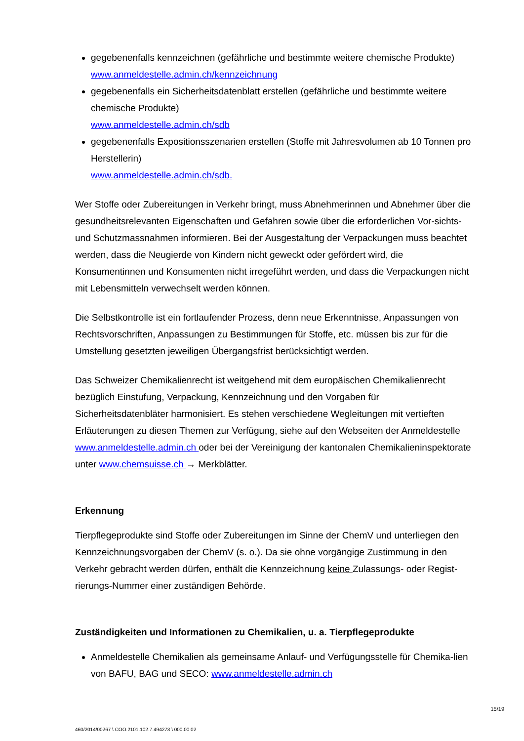gegebenenfalls kennzeichnen (gefährliche und bestimmte weitere chemische Produkte)
www.anmeldestelle.admin.ch/kennzeichnung
gegebenenfalls ein Sicherheitsdatenblatt erstellen (gefährliche und bestimmte weitere chemische Produkte)
www.anmeldestelle.admin.ch/sdb
gegebenenfalls Expositionsszenarien erstellen (Stoffe mit Jahresvolumen ab 10 Tonnen pro Herstellerin)
www.anmeldestelle.admin.ch/sdb.
Wer Stoffe oder Zubereitungen in Verkehr bringt, muss Abnehmerinnen und Abnehmer über die gesundheitsrelevanten Eigenschaften und Gefahren sowie über die erforderlichen Vor-sichts- und Schutzmassnahmen informieren. Bei der Ausgestaltung der Verpackungen muss beachtet werden, dass die Neugierde von Kindern nicht geweckt oder gefördert wird, die Konsumentinnen und Konsumenten nicht irregeführt werden, und dass die Verpackungen nicht mit Lebensmitteln verwechselt werden können.
Die Selbstkontrolle ist ein fortlaufender Prozess, denn neue Erkenntnisse, Anpassungen von Rechtsvorschriften, Anpassungen zu Bestimmungen für Stoffe, etc. müssen bis zur für die Umstellung gesetzten jeweiligen Übergangsfrist berücksichtigt werden.
Das Schweizer Chemikalienrecht ist weitgehend mit dem europäischen Chemikalienrecht bezüglich Einstufung, Verpackung, Kennzeichnung und den Vorgaben für Sicherheitsdatenbläter harmonisiert. Es stehen verschiedene Wegleitungen mit vertieften Erläuterungen zu diesen Themen zur Verfügung, siehe auf den Webseiten der Anmeldestelle www.anmeldestelle.admin.ch oder bei der Vereinigung der kantonalen Chemikalieninspektorate unter www.chemsuisse.ch → Merkblätter.
Erkennung
Tierpflegeprodukte sind Stoffe oder Zubereitungen im Sinne der ChemV und unterliegen den Kennzeichnungsvorgaben der ChemV (s. o.). Da sie ohne vorgängige Zustimmung in den Verkehr gebracht werden dürfen, enthält die Kennzeichnung keine Zulassungs- oder Regist-rierungs-Nummer einer zuständigen Behörde.
Zuständigkeiten und Informationen zu Chemikalien, u. a. Tierpflegeprodukte
Anmeldestelle Chemikalien als gemeinsame Anlauf- und Verfügungsstelle für Chemika-lien von BAFU, BAG und SECO: www.anmeldestelle.admin.ch
15/19
460/2014/00267 \ COO.2101.102.7.494273 \ 000.00.02